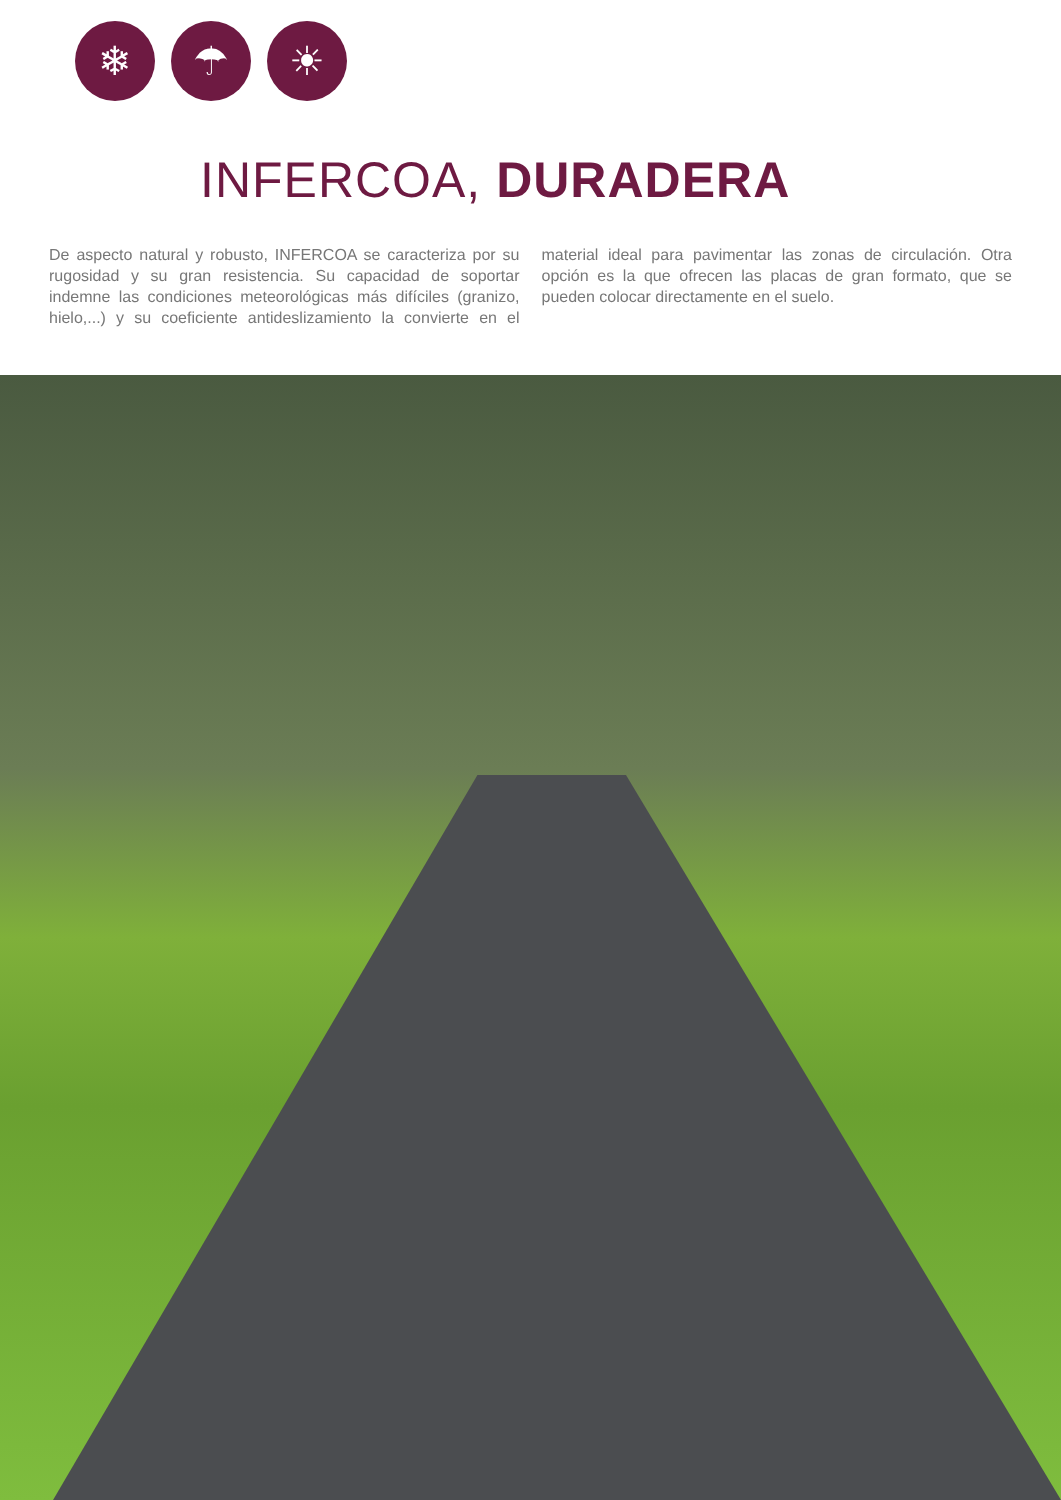❄ ☂ ☀
INFERCOA, DURADERA
De aspecto natural y robusto, INFERCOA se caracteriza por su rugosidad y su gran resistencia. Su capacidad de soportar indemne las condiciones meteorológicas más difíciles (granizo, hielo,...) y su coeficiente antideslizamiento la convierte en el material ideal para pavimentar las zonas de circulación. Otra opción es la que ofrecen las placas de gran formato, que se pueden colocar directamente en el suelo.